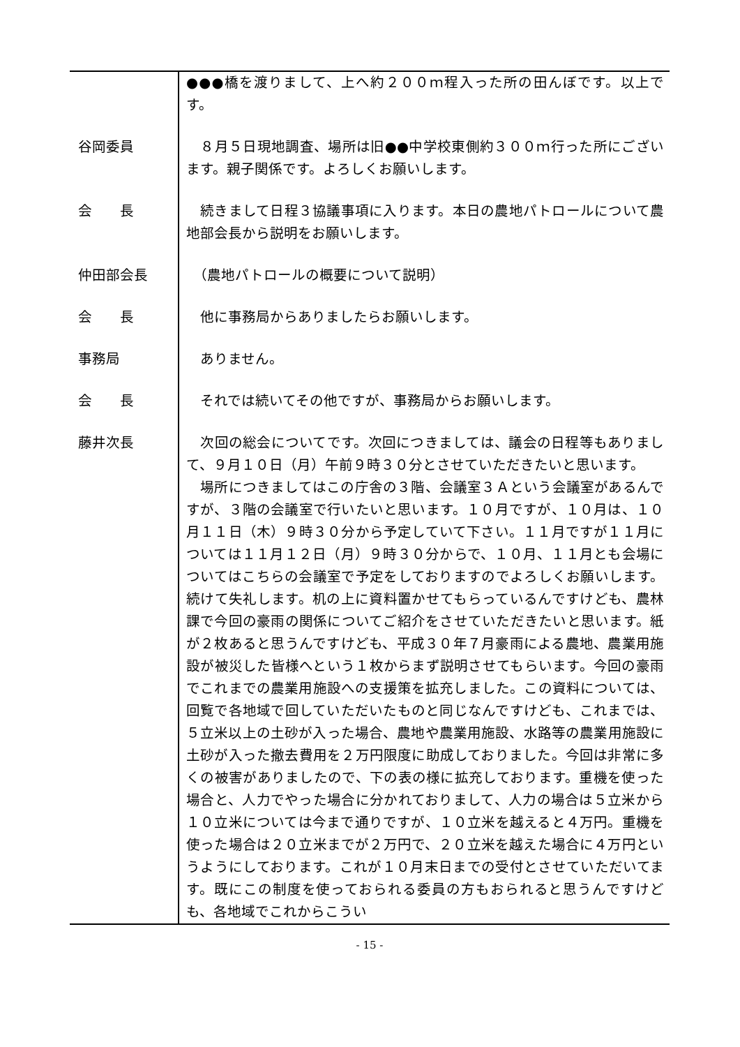| | ●●●橋を渡りまして、上へ約２００ｍ程入った所の田んぼです。以上です。 |
| 谷岡委員 | ８月５日現地調査、場所は旧●●中学校東側約３００ｍ行った所にございます。親子関係です。よろしくお願いします。 |
| 会 長 | 続きまして日程３協議事項に入ります。本日の農地パトロールについて農地部会長から説明をお願いします。 |
| 仲田部会長 | （農地パトロールの概要について説明） |
| 会 長 | 他に事務局からありましたらお願いします。 |
| 事務局 | ありません。 |
| 会 長 | それでは続いてその他ですが、事務局からお願いします。 |
| 藤井次長 | 次回の総会についてです。次回につきましては、議会の日程等もありまして、９月１０日（月）午前９時３０分とさせていただきたいと思います。 場所につきましてはこの庁舎の３階、会議室３Ａという会議室があるんですが、３階の会議室で行いたいと思います。１０月ですが、１０月は、１０月１１日（木）９時３０分から予定していて下さい。１１月ですが１１月については１１月１２日（月）９時３０分からで、１０月、１１月とも会場についてはこちらの会議室で予定をしておりますのでよろしくお願いします。続けて失礼します。机の上に資料置かせてもらっているんですけども、農林課で今回の豪雨の関係についてご紹介をさせていただきたいと思います。紙が２枚あると思うんですけども、平成３０年７月豪雨による農地、農業用施設が被災した皆様へという１枚からまず説明させてもらいます。今回の豪雨でこれまでの農業用施設への支援策を拡充しました。この資料については、回覧で各地域で回していただいたものと同じなんですけども、これまでは、５立米以上の土砂が入った場合、農地や農業用施設、水路等の農業用施設に土砂が入った撤去費用を２万円限度に助成しておりました。今回は非常に多くの被害がありましたので、下の表の様に拡充しております。重機を使った場合と、人力でやった場合に分かれておりまして、人力の場合は５立米から１０立米については今まで通りですが、１０立米を越えると４万円。重機を使った場合は２０立米までが２万円で、２０立米を越えた場合に４万円というようにしております。これが１０月末日までの受付とさせていただいてます。既にこの制度を使っておられる委員の方もおられると思うんですけども、各地域でこれからこうい |
- 15 -